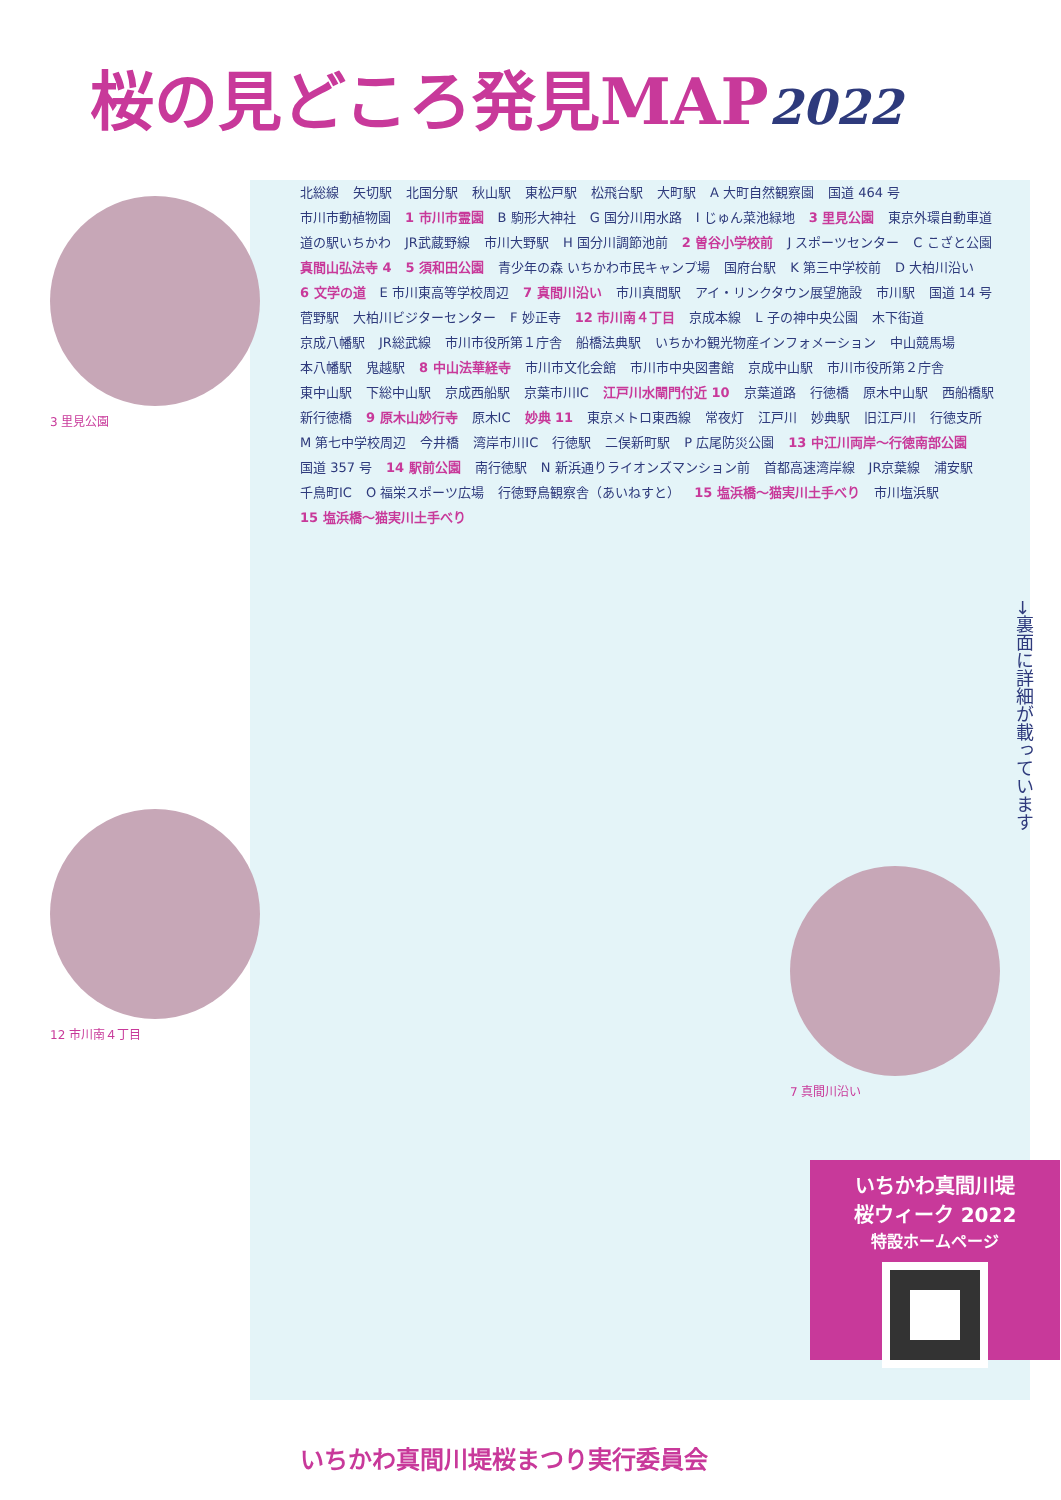桜の見どころ発見MAP2022
3 里見公園
12 市川南４丁目
7 真間川沿い
北総線 矢切駅 北国分駅 秋山駅 東松戸駅 松飛台駅 大町駅 A 大町自然観察園 国道 464 号 市川市動植物園 1 市川市霊園 B 駒形大神社 G 国分川用水路 I じゅん菜池緑地 3 里見公園 東京外環自動車道 道の駅いちかわ JR武蔵野線 市川大野駅 H 国分川調節池前 2 曽谷小学校前 J スポーツセンター C こざと公園 真間山弘法寺 4 5 須和田公園 青少年の森 いちかわ市民キャンプ場 国府台駅 K 第三中学校前 D 大柏川沿い 6 文学の道 E 市川東高等学校周辺 7 真間川沿い 市川真間駅 アイ・リンクタウン展望施設 市川駅 国道 14 号 菅野駅 大柏川ビジターセンター F 妙正寺 12 市川南４丁目 京成本線 L 子の神中央公園 木下街道 京成八幡駅 JR総武線 市川市役所第１庁舎 船橋法典駅 いちかわ観光物産インフォメーション 中山競馬場 本八幡駅 鬼越駅 8 中山法華経寺 市川市文化会館 市川市中央図書館 京成中山駅 市川市役所第２庁舎 東中山駅 下総中山駅 京成西船駅 京葉市川IC 江戸川水閘門付近 10 京葉道路 行徳橋 原木中山駅 西船橋駅 新行徳橋 9 原木山妙行寺 原木IC 妙典 11 東京メトロ東西線 常夜灯 江戸川 妙典駅 旧江戸川 行徳支所 M 第七中学校周辺 今井橋 湾岸市川IC 行徳駅 二俣新町駅 P 広尾防災公園 13 中江川両岸～行徳南部公園 国道 357 号 14 駅前公園 南行徳駅 N 新浜通りライオンズマンション前 首都高速湾岸線 JR京葉線 浦安駅 千鳥町IC O 福栄スポーツ広場 行徳野鳥観察舎（あいねすと） 15 塩浜橋～猫実川土手べり 市川塩浜駅 15 塩浜橋～猫実川土手べり
→裏面に詳細が載っています
いちかわ真間川堤
桜ウィーク 2022
特設ホームページ
いちかわ真間川堤桜まつり実行委員会